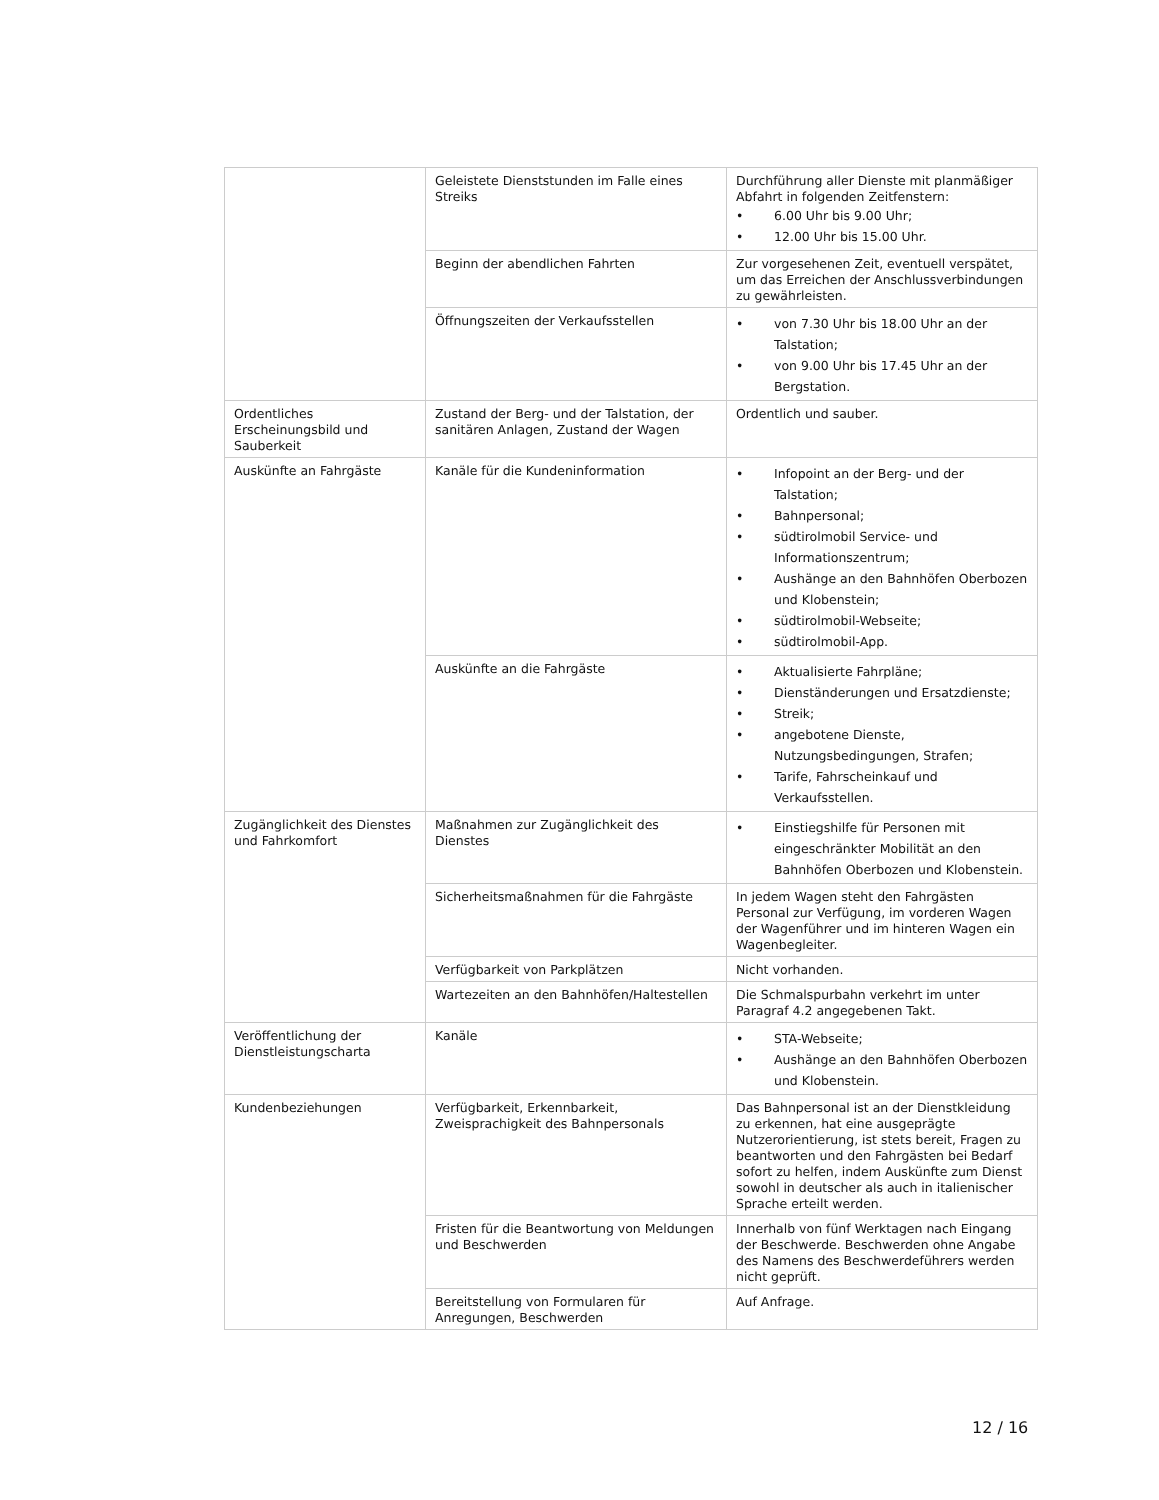| | Geleistete Dienststunden im Falle eines Streiks | Durchführung aller Dienste mit planmäßiger Abfahrt in folgenden Zeitfenstern: • 6.00 Uhr bis 9.00 Uhr; • 12.00 Uhr bis 15.00 Uhr. |
| | Beginn der abendlichen Fahrten | Zur vorgesehenen Zeit, eventuell verspätet, um das Erreichen der Anschlussverbindungen zu gewährleisten. |
| | Öffnungszeiten der Verkaufsstellen | • von 7.30 Uhr bis 18.00 Uhr an der Talstation; • von 9.00 Uhr bis 17.45 Uhr an der Bergstation. |
| Ordentliches Erscheinungsbild und Sauberkeit | Zustand der Berg- und der Talstation, der sanitären Anlagen, Zustand der Wagen | Ordentlich und sauber. |
| Auskünfte an Fahrgäste | Kanäle für die Kundeninformation | • Infopoint an der Berg- und der Talstation; • Bahnpersonal; • südtirolmobil Service- und Informationszentrum; • Aushänge an den Bahnhöfen Oberbozen und Klobenstein; • südtirolmobil-Webseite; • südtirolmobil-App. |
| | Auskünfte an die Fahrgäste | • Aktualisierte Fahrpläne; • Dienständerungen und Ersatzdienste; • Streik; • angebotene Dienste, Nutzungsbedingungen, Strafen; • Tarife, Fahrscheinkauf und Verkaufsstellen. |
| Zugänglichkeit des Dienstes und Fahrkomfort | Maßnahmen zur Zugänglichkeit des Dienstes | • Einstiegshilfe für Personen mit eingeschränkter Mobilität an den Bahnhöfen Oberbozen und Klobenstein. |
| | Sicherheitsmaßnahmen für die Fahrgäste | In jedem Wagen steht den Fahrgästen Personal zur Verfügung, im vorderen Wagen der Wagenführer und im hinteren Wagen ein Wagenbegleiter. |
| | Verfügbarkeit von Parkplätzen | Nicht vorhanden. |
| | Wartezeiten an den Bahnhöfen/Haltestellen | Die Schmalspurbahn verkehrt im unter Paragraf 4.2 angegebenen Takt. |
| Veröffentlichung der Dienstleistungscharta | Kanäle | • STA-Webseite; • Aushänge an den Bahnhöfen Oberbozen und Klobenstein. |
| Kundenbeziehungen | Verfügbarkeit, Erkennbarkeit, Zweisprachigkeit des Bahnpersonals | Das Bahnpersonal ist an der Dienstkleidung zu erkennen, hat eine ausgeprägte Nutzerorientierung, ist stets bereit, Fragen zu beantworten und den Fahrgästen bei Bedarf sofort zu helfen, indem Auskünfte zum Dienst sowohl in deutscher als auch in italienischer Sprache erteilt werden. |
| | Fristen für die Beantwortung von Meldungen und Beschwerden | Innerhalb von fünf Werktagen nach Eingang der Beschwerde. Beschwerden ohne Angabe des Namens des Beschwerdeführers werden nicht geprüft. |
| | Bereitstellung von Formularen für Anregungen, Beschwerden | Auf Anfrage. |
12 / 16